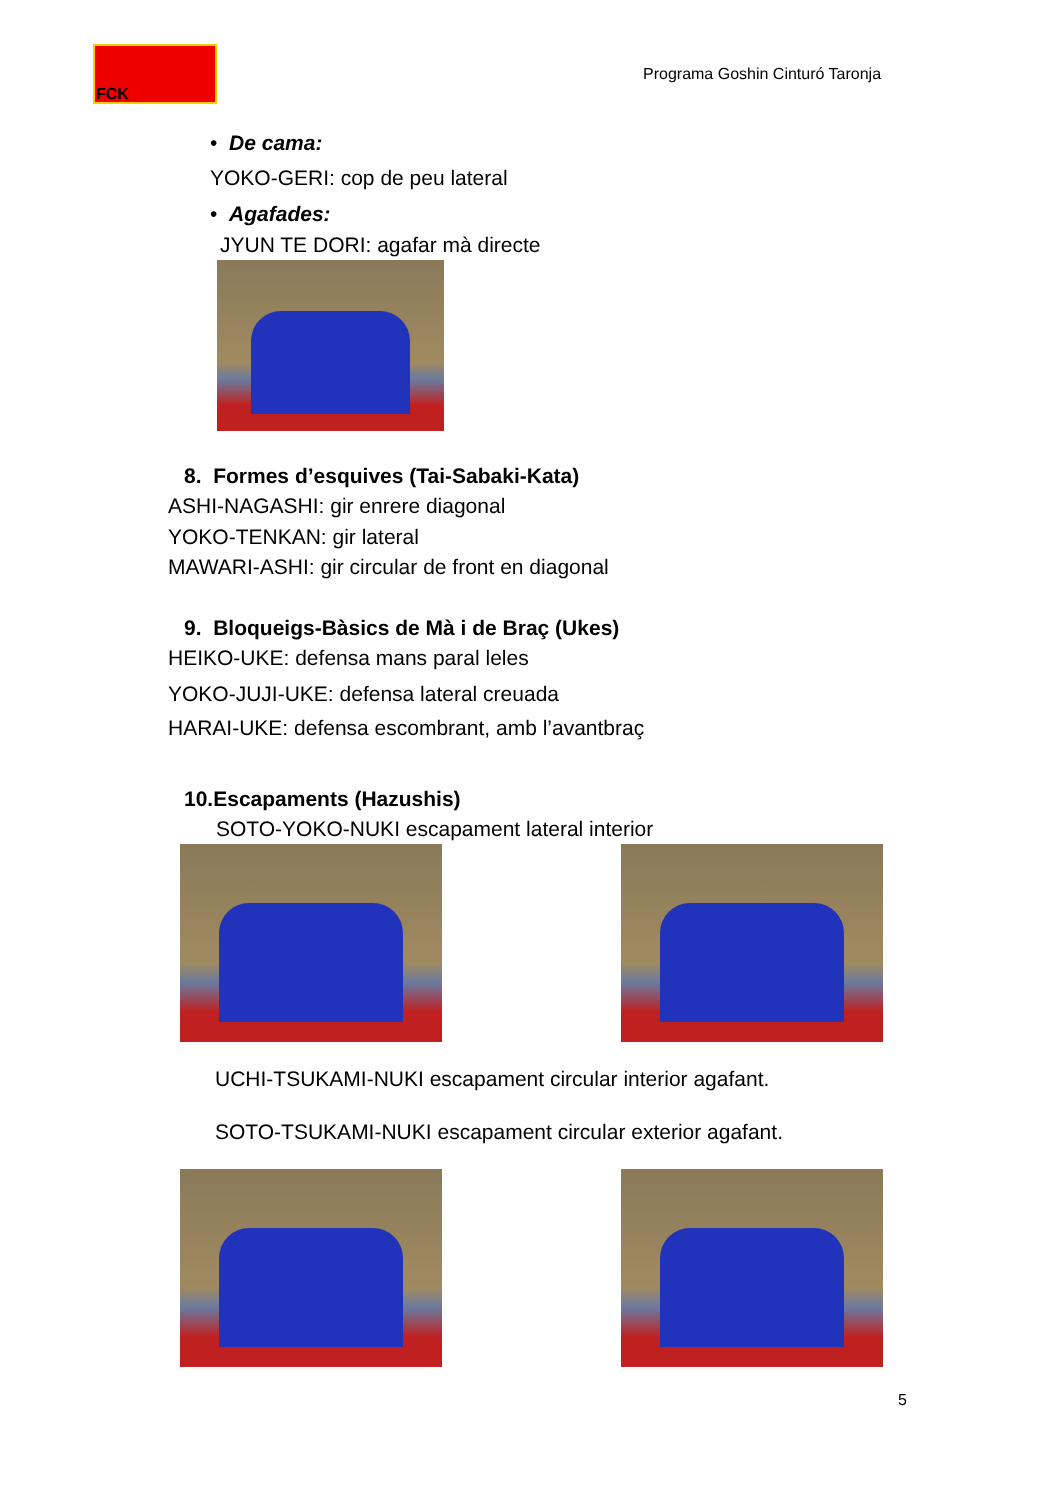FCK
Programa Goshin Cinturó Taronja
• De cama:
YOKO-GERI: cop de peu lateral
• Agafades:
JYUN TE DORI: agafar mà directe
8. Formes d’esquives (Tai-Sabaki-Kata)
ASHI-NAGASHI: gir enrere diagonal
YOKO-TENKAN: gir lateral
MAWARI-ASHI: gir circular de front en diagonal
9. Bloqueigs-Bàsics de Mà i de Braç (Ukes)
HEIKO-UKE: defensa mans paral leles
YOKO-JUJI-UKE: defensa lateral creuada
HARAI-UKE: defensa escombrant, amb l’avantbraç
10.Escapaments (Hazushis)
SOTO-YOKO-NUKI escapament lateral interior
UCHI-TSUKAMI-NUKI escapament circular interior agafant.
SOTO-TSUKAMI-NUKI escapament circular exterior agafant.
5